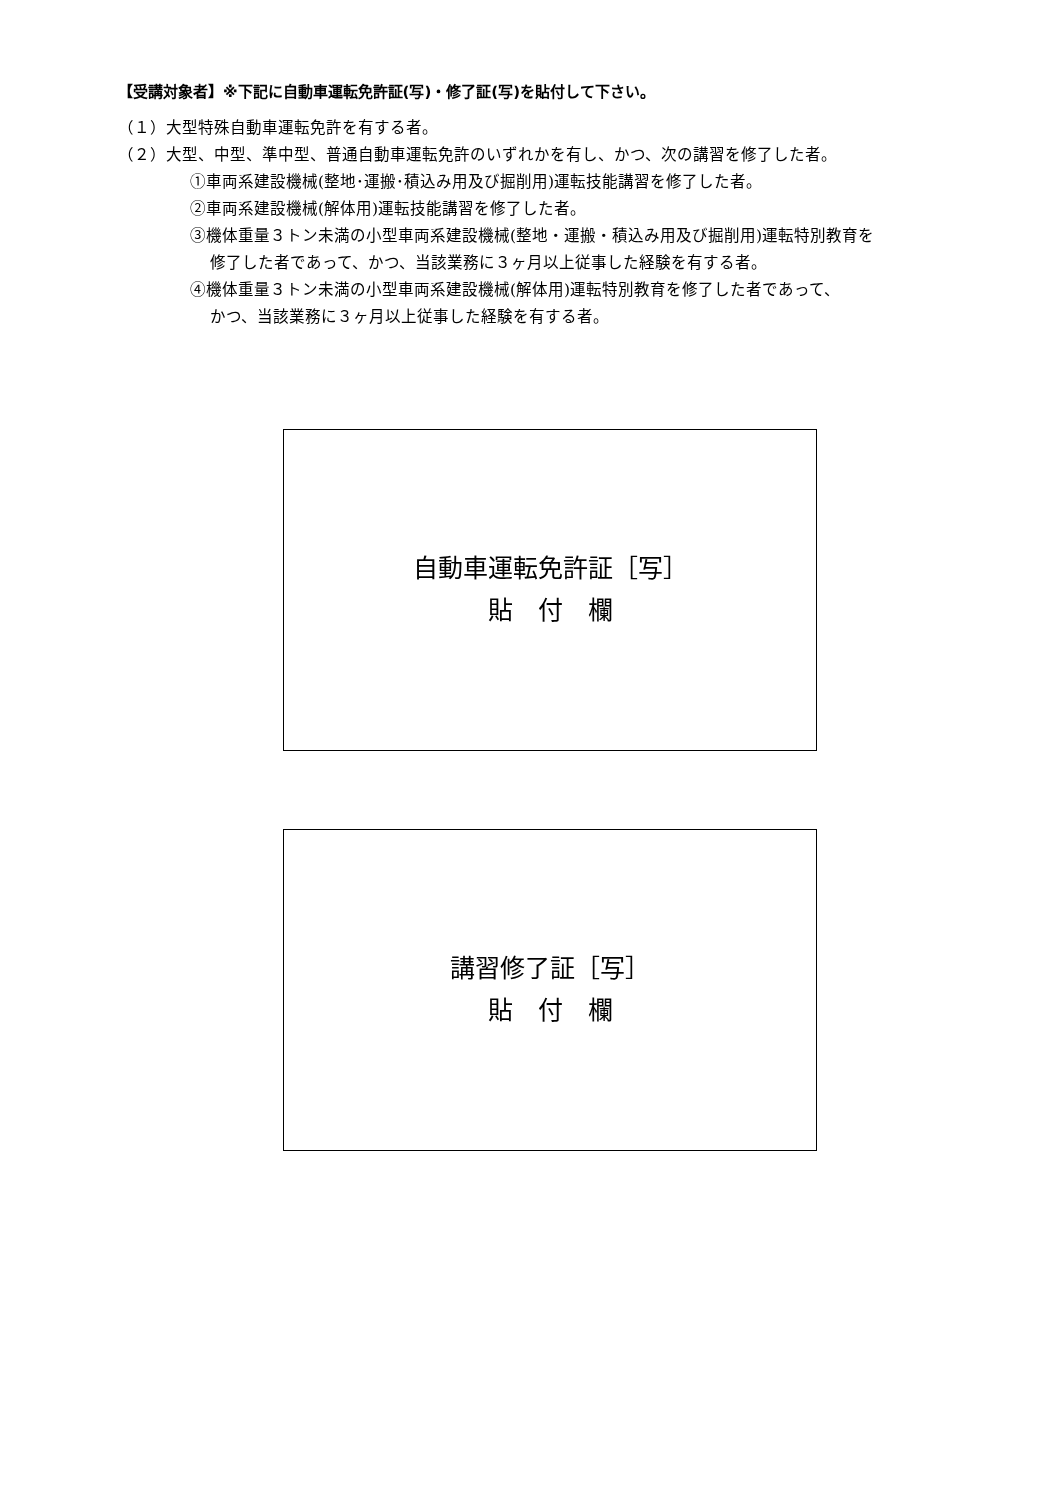【受講対象者】※下記に自動車運転免許証(写)・修了証(写)を貼付して下さい。
（１）大型特殊自動車運転免許を有する者。
（２）大型、中型、準中型、普通自動車運転免許のいずれかを有し、かつ、次の講習を修了した者。
①車両系建設機械(整地･運搬･積込み用及び掘削用)運転技能講習を修了した者。
②車両系建設機械(解体用)運転技能講習を修了した者。
③機体重量３トン未満の小型車両系建設機械(整地・運搬・積込み用及び掘削用)運転特別教育を
修了した者であって、かつ、当該業務に３ヶ月以上従事した経験を有する者。
④機体重量３トン未満の小型車両系建設機械(解体用)運転特別教育を修了した者であって、
かつ、当該業務に３ヶ月以上従事した経験を有する者。
自動車運転免許証［写］
貼　付　欄
講習修了証［写］
貼　付　欄